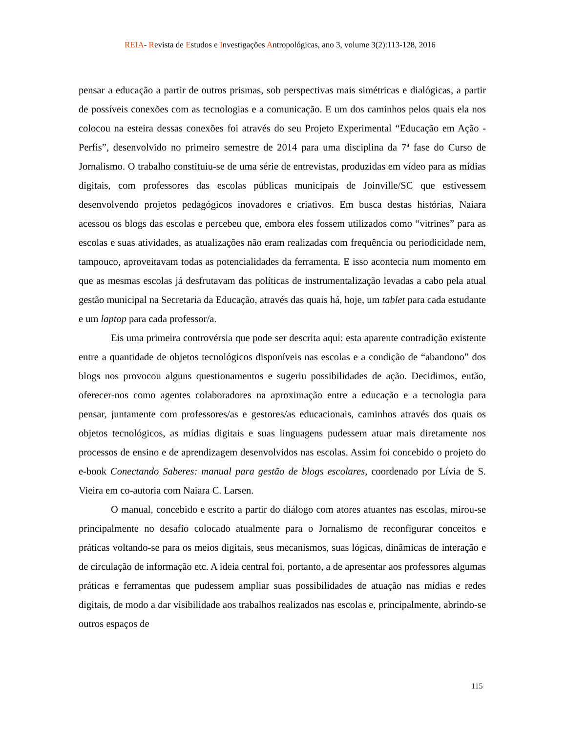REIA- Revista de Estudos e Investigações Antropológicas, ano 3, volume 3(2):113-128, 2016
pensar a educação a partir de outros prismas, sob perspectivas mais simétricas e dialógicas, a partir de possíveis conexões com as tecnologias e a comunicação. E um dos caminhos pelos quais ela nos colocou na esteira dessas conexões foi através do seu Projeto Experimental “Educação em Ação - Perfis”, desenvolvido no primeiro semestre de 2014 para uma disciplina da 7ª fase do Curso de Jornalismo. O trabalho constituiu-se de uma série de entrevistas, produzidas em vídeo para as mídias digitais, com professores das escolas públicas municipais de Joinville/SC que estivessem desenvolvendo projetos pedagógicos inovadores e criativos. Em busca destas histórias, Naiara acessou os blogs das escolas e percebeu que, embora eles fossem utilizados como “vitrines” para as escolas e suas atividades, as atualizações não eram realizadas com frequência ou periodicidade nem, tampouco, aproveitavam todas as potencialidades da ferramenta. E isso acontecia num momento em que as mesmas escolas já desfrutavam das políticas de instrumentalização levadas a cabo pela atual gestão municipal na Secretaria da Educação, através das quais há, hoje, um tablet para cada estudante e um laptop para cada professor/a.
Eis uma primeira controvérsia que pode ser descrita aqui: esta aparente contradição existente entre a quantidade de objetos tecnológicos disponíveis nas escolas e a condição de “abandono” dos blogs nos provocou alguns questionamentos e sugeriu possibilidades de ação. Decidimos, então, oferecer-nos como agentes colaboradores na aproximação entre a educação e a tecnologia para pensar, juntamente com professores/as e gestores/as educacionais, caminhos através dos quais os objetos tecnológicos, as mídias digitais e suas linguagens pudessem atuar mais diretamente nos processos de ensino e de aprendizagem desenvolvidos nas escolas. Assim foi concebido o projeto do e-book Conectando Saberes: manual para gestão de blogs escolares, coordenado por Lívia de S. Vieira em co-autoria com Naiara C. Larsen.
O manual, concebido e escrito a partir do diálogo com atores atuantes nas escolas, mirou-se principalmente no desafio colocado atualmente para o Jornalismo de reconfigurar conceitos e práticas voltando-se para os meios digitais, seus mecanismos, suas lógicas, dinâmicas de interação e de circulação de informação etc. A ideia central foi, portanto, a de apresentar aos professores algumas práticas e ferramentas que pudessem ampliar suas possibilidades de atuação nas mídias e redes digitais, de modo a dar visibilidade aos trabalhos realizados nas escolas e, principalmente, abrindo-se outros espaços de
115